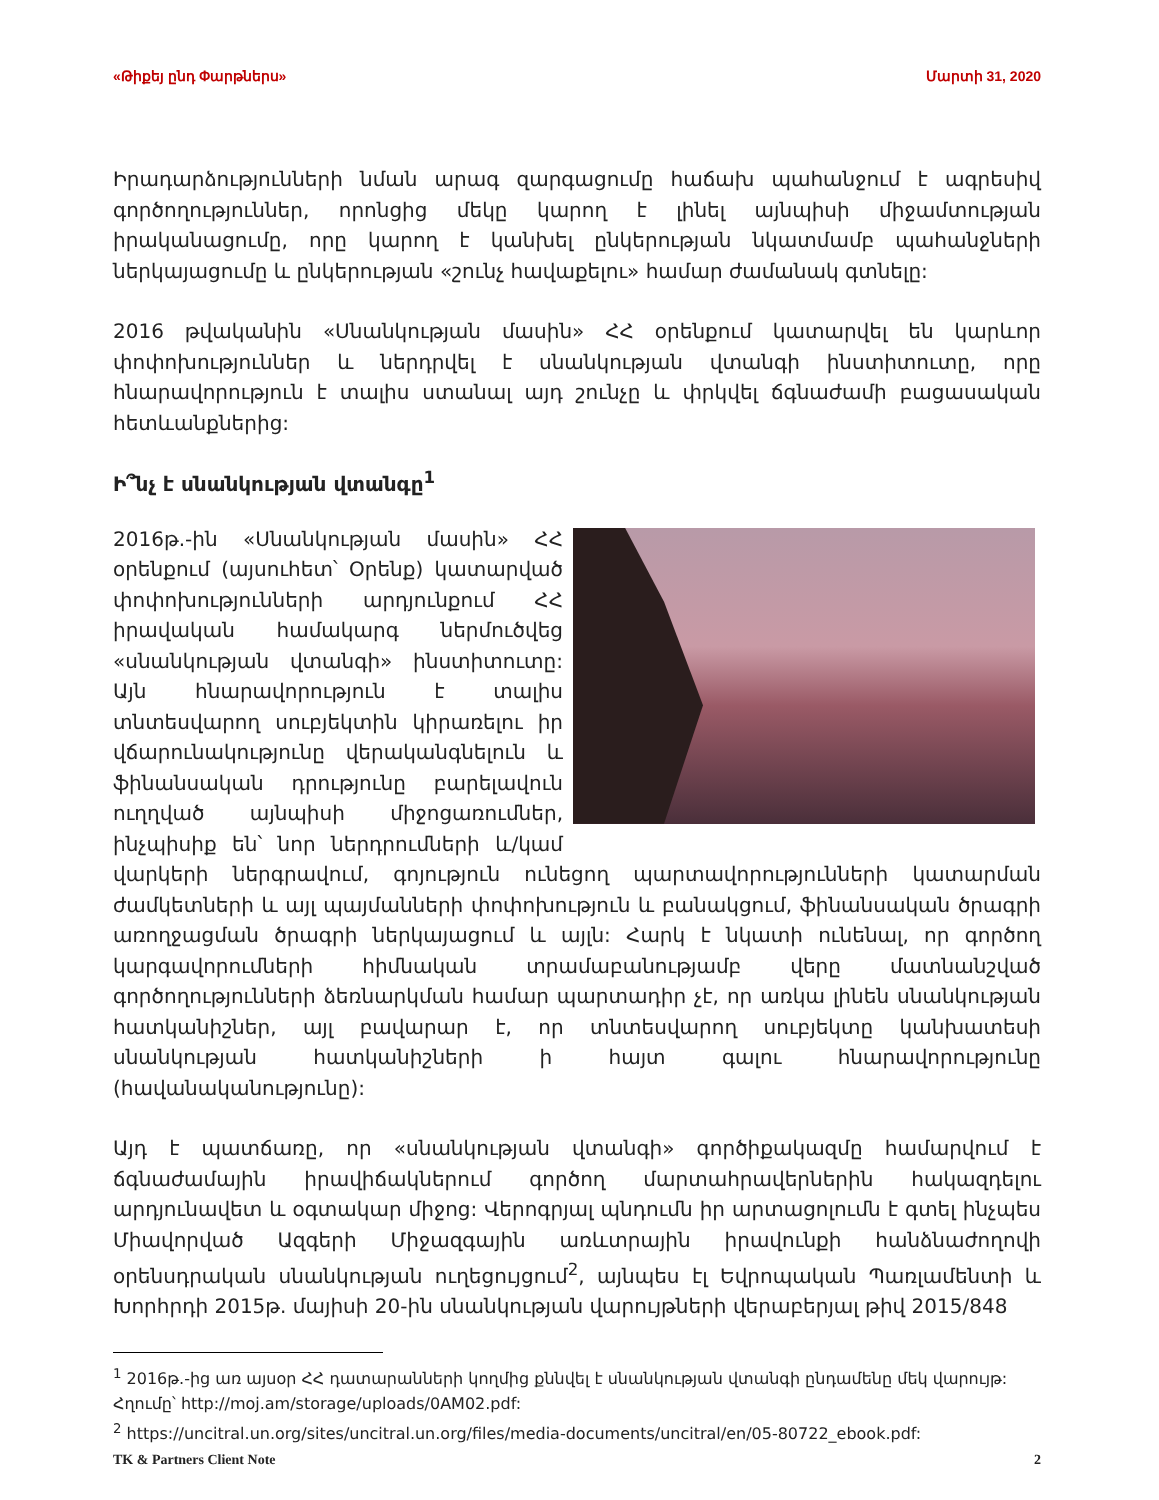«Թիքեյ ընդ Փարթներս» Մարտի 31, 2020
Իրադարձությունների նման արագ զարգացումը հաճախ պահանջում է ագրեսիվ գործողություններ, որոնցից մեկը կարող է լինել այնպիսի միջամտության իրականացումը, որը կարող է կանխել ընկերության նկատմամբ պահանջների ներկայացումը և ընկերության «շունչ հավաքելու» համար ժամանակ գտնելը:
2016 թվականին «Սնանկության մասին» ՀՀ օրենքում կատարվել են կարևոր փոփոխություններ և ներդրվել է սնանկության վտանգի ինստիտուտը, որը հնարավորություն է տալիս ստանալ այդ շունչը և փրկվել ճգնաժամի բացասական հետևանքներից:
Ի՞նչ է սնանկության վտանգը<sup>1</sup>
2016թ.-ին «Սնանկության մասին» ՀՀ օրենքում (այսուհետ՝ Օրենք) կատարված փոփոխությունների արդյունքում ՀՀ իրավական համակարգ ներմուծվեց «սնանկության վտանգի» ինստիտուտը: Այն հնարավորություն է տալիս տնտեսվարող սուբյեկտին կիրառելու իր վճարունակությունը վերականգնելուն և ֆինանսական դրությունը բարելավուն ուղղված այնպիսի միջոցառումներ, ինչպիսիք են՝ նոր ներդրումների և/կամ վարկերի ներգրավում, գոյություն ունեցող պարտավորությունների կատարման ժամկետների և այլ պայմանների փոփոխություն և բանակցում, ֆինանսական ծրագրի առողջացման ծրագրի ներկայացում և այլն: Հարկ է նկատի ունենալ, որ գործող կարգավորումների հիմնական տրամաբանությամբ վերը մատնանշված գործողությունների ձեռնարկման համար պարտադիր չէ, որ առկա լինեն սնանկության հատկանիշներ, այլ բավարար է, որ տնտեսվարող սուբյեկտը կանխատեսի սնանկության հատկանիշների ի հայտ գալու հնարավորությունը (հավանականությունը):
Այդ է պատճառը, որ «սնանկության վտանգի» գործիքակազմը համարվում է ճգնաժամային իրավիճակներում գործող մարտահրավերներին հակազդելու արդյունավետ և օգտակար միջոց: Վերոգրյալ պնդումն իր արտացոլումն է գտել ինչպես Միավորված Ազգերի Միջազգային առևտրային իրավունքի հանձնաժողովի օրենսդրական սնանկության ուղեցույցում<sup>2</sup>, այնպես էլ Եվրոպական Պառլամենտի և Խորհրդի 2015թ. մայիսի 20-ին սնանկության վարույթների վերաբերյալ թիվ 2015/848
<sup>1</sup> 2016թ.-ից առ այսօր ՀՀ դատարանների կողմից քննվել է սնանկության վտանգի ընդամենը մեկ վարույթ: Հղումը՝ http://moj.am/storage/uploads/0AM02.pdf:
<sup>2</sup> https://uncitral.un.org/sites/uncitral.un.org/files/media-documents/uncitral/en/05-80722_ebook.pdf:
TK & Partners Client Note 2